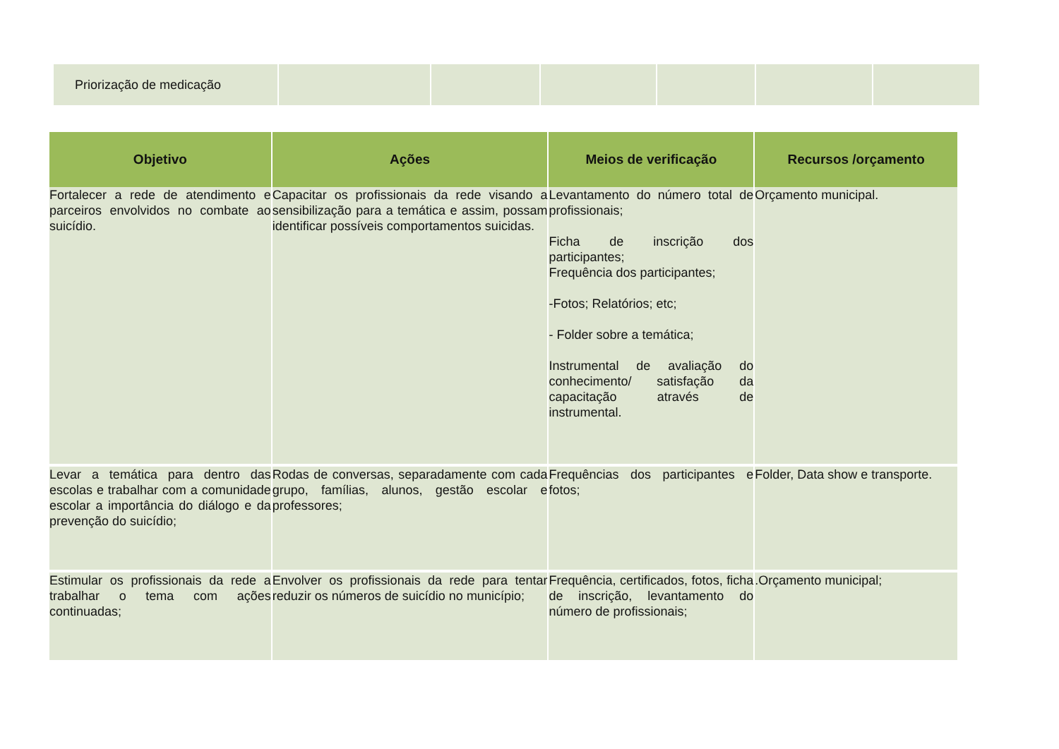| Priorização de medicação | | | | | | |
| Objetivo | Ações | Meios de verificação | Recursos /orçamento |
| --- | --- | --- | --- |
| Fortalecer a rede de atendimento e parceiros envolvidos no combate ao suicídio. | Capacitar os profissionais da rede visando a sensibilização para a temática e assim, possam identificar possíveis comportamentos suicidas. | Levantamento do número total de profissionais; Ficha de inscrição dos participantes; Frequência dos participantes; -Fotos; Relatórios; etc; - Folder sobre a temática; Instrumental de avaliação do conhecimento/ satisfação da capacitação através de instrumental. | Orçamento municipal. |
| Levar a temática para dentro das escolas e trabalhar com a comunidade escolar a importância do diálogo e da prevenção do suicídio; | Rodas de conversas, separadamente com cada grupo, famílias, alunos, gestão escolar e professores; | Frequências dos participantes e fotos; | Folder, Data show e transporte. |
| Estimular os profissionais da rede a trabalhar o tema com ações continuadas; | Envolver os profissionais da rede para tentar reduzir os números de suicídio no município; | Frequência, certificados, fotos, ficha de inscrição, levantamento do número de profissionais; | .Orçamento municipal; |